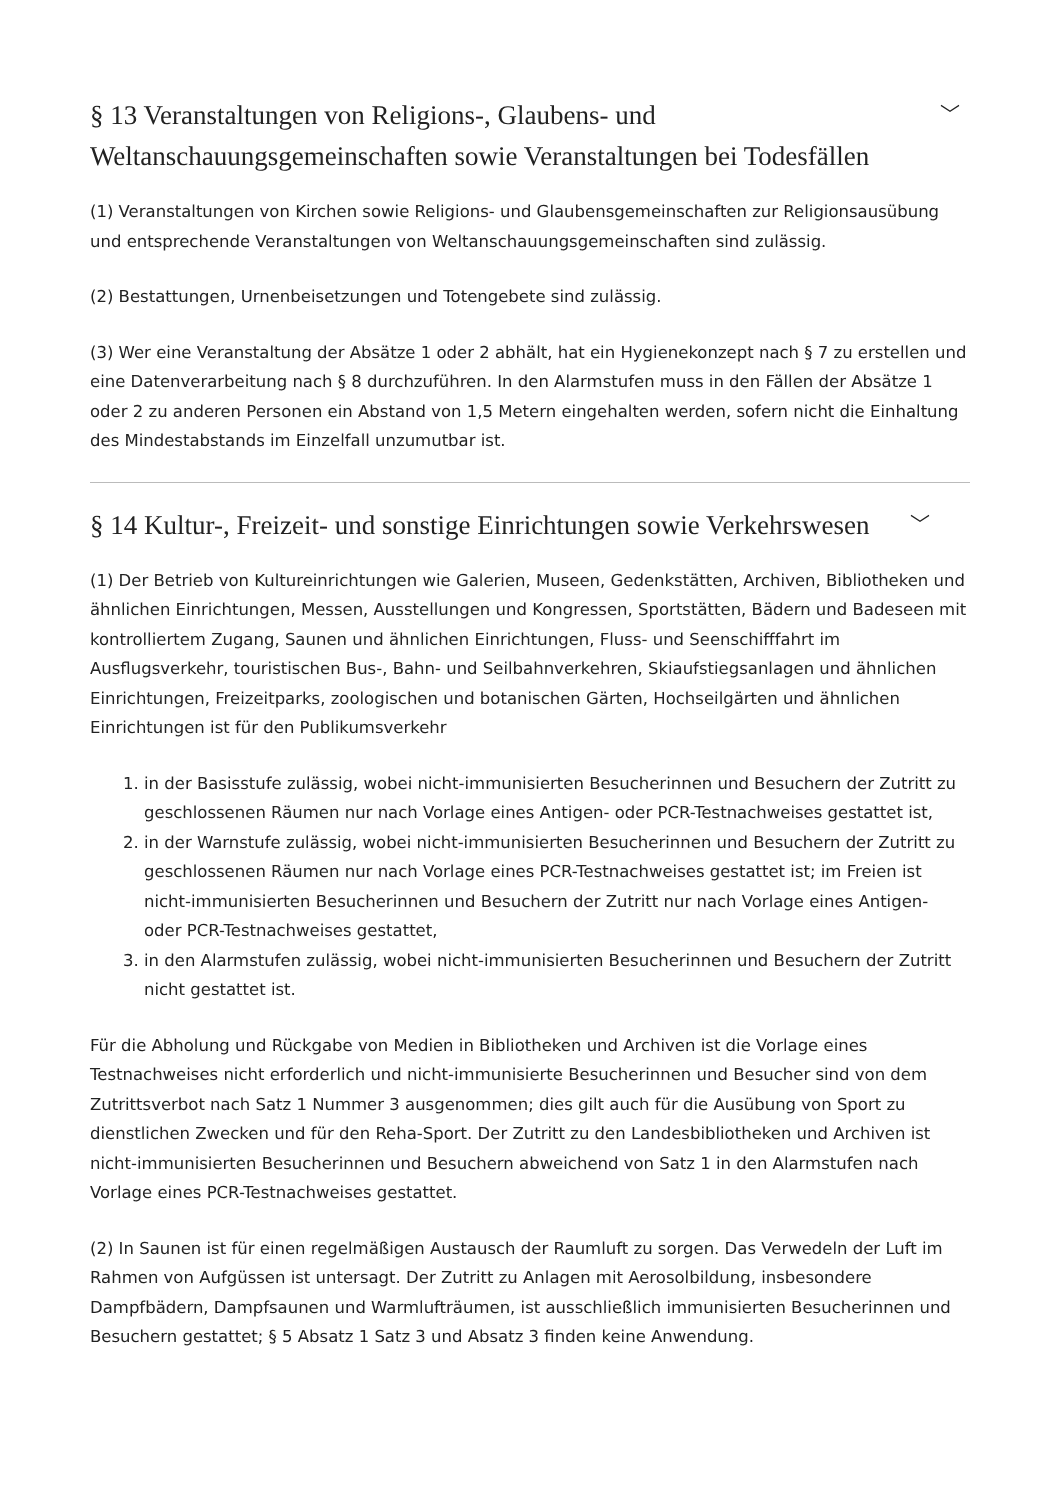§ 13 Veranstaltungen von Religions-, Glaubens- und Weltanschauungsgemeinschaften sowie Veranstaltungen bei Todesfällen ﹀
(1) Veranstaltungen von Kirchen sowie Religions- und Glaubensgemeinschaften zur Religionsausübung und entsprechende Veranstaltungen von Weltanschauungsgemeinschaften sind zulässig.
(2) Bestattungen, Urnenbeisetzungen und Totengebete sind zulässig.
(3) Wer eine Veranstaltung der Absätze 1 oder 2 abhält, hat ein Hygienekonzept nach § 7 zu erstellen und eine Datenverarbeitung nach § 8 durchzuführen. In den Alarmstufen muss in den Fällen der Absätze 1 oder 2 zu anderen Personen ein Abstand von 1,5 Metern eingehalten werden, sofern nicht die Einhaltung des Mindestabstands im Einzelfall unzumutbar ist.
§ 14 Kultur-, Freizeit- und sonstige Einrichtungen sowie Verkehrswesen ﹀
(1) Der Betrieb von Kultureinrichtungen wie Galerien, Museen, Gedenkstätten, Archiven, Bibliotheken und ähnlichen Einrichtungen, Messen, Ausstellungen und Kongressen, Sportstätten, Bädern und Badeseen mit kontrolliertem Zugang, Saunen und ähnlichen Einrichtungen, Fluss- und Seenschifffahrt im Ausflugsverkehr, touristischen Bus-, Bahn- und Seilbahnverkehren, Skiaufstiegsanlagen und ähnlichen Einrichtungen, Freizeitparks, zoologischen und botanischen Gärten, Hochseilgärten und ähnlichen Einrichtungen ist für den Publikumsverkehr
1. in der Basisstufe zulässig, wobei nicht-immunisierten Besucherinnen und Besuchern der Zutritt zu geschlossenen Räumen nur nach Vorlage eines Antigen- oder PCR-Testnachweises gestattet ist,
2. in der Warnstufe zulässig, wobei nicht-immunisierten Besucherinnen und Besuchern der Zutritt zu geschlossenen Räumen nur nach Vorlage eines PCR-Testnachweises gestattet ist; im Freien ist nicht-immunisierten Besucherinnen und Besuchern der Zutritt nur nach Vorlage eines Antigen- oder PCR-Testnachweises gestattet,
3. in den Alarmstufen zulässig, wobei nicht-immunisierten Besucherinnen und Besuchern der Zutritt nicht gestattet ist.
Für die Abholung und Rückgabe von Medien in Bibliotheken und Archiven ist die Vorlage eines Testnachweises nicht erforderlich und nicht-immunisierte Besucherinnen und Besucher sind von dem Zutrittsverbot nach Satz 1 Nummer 3 ausgenommen; dies gilt auch für die Ausübung von Sport zu dienstlichen Zwecken und für den Reha-Sport. Der Zutritt zu den Landesbibliotheken und Archiven ist nicht-immunisierten Besucherinnen und Besuchern abweichend von Satz 1 in den Alarmstufen nach Vorlage eines PCR-Testnachweises gestattet.
(2) In Saunen ist für einen regelmäßigen Austausch der Raumluft zu sorgen. Das Verwedeln der Luft im Rahmen von Aufgüssen ist untersagt. Der Zutritt zu Anlagen mit Aerosolbildung, insbesondere Dampfbädern, Dampfsaunen und Warmlufträumen, ist ausschließlich immunisierten Besucherinnen und Besuchern gestattet; § 5 Absatz 1 Satz 3 und Absatz 3 finden keine Anwendung.